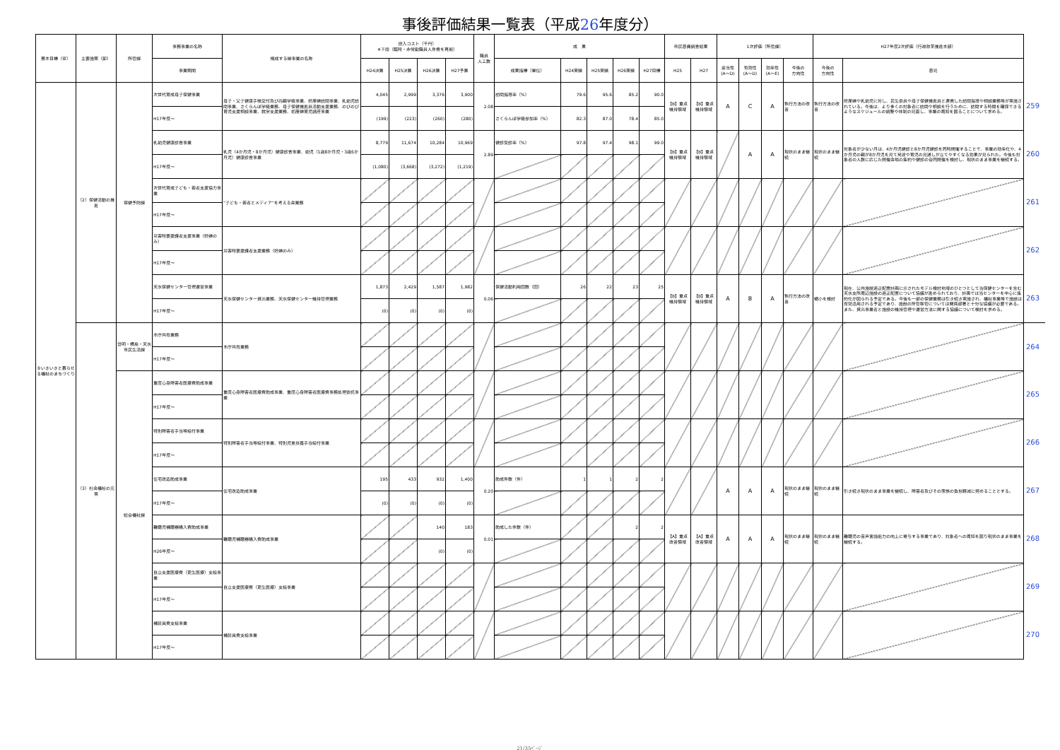事後評価結果一覧表（平成26年度分）
| 基本目標（章） | 主要施策（節） | 所管課 | 事務事業の名称 | 構成する細事業の名称 | 投入コスト（千円） ※下段（臨時・非常勤職員人件費を再掲） | | | | 職員 人工数 | 成 果 | | | | | 市民意識調査結果 | | 1次評価（所管課） | | | | H27年度2次評価（行政改革推進本部） | | |
| --- | --- | --- | --- | --- | --- | --- | --- | --- | --- | --- | --- | --- | --- | --- | --- | --- | --- | --- | --- | --- | --- | --- | --- |
| | | | 事業期間 | | H24決算 | H25決算 | H26決算 | H27予算 | | 成果指標（単位） | H24実績 | H25実績 | H26実績 | H27目標 | H25 | H27 | 妥当性 (A～D) | 有効性 (A～D) | 効率性 (A～E) | 今後の 方向性 | 今後の 方向性 | 意見 | |
| ⑤いきいきと暮らせる福祉のまちづくり | （2）保健活動の推進 | 保健予防課 | 次世代育成母子保健事業 | 母子・父子健康手帳交付及び両親学級事業、妊産婦訪問事業、乳幼児訪問事業、さくらんぼ学級業務、母子保健推進員活動支援業務、のびのび育児支援相談事業、就学支援業務、初産婦育児講座事業 | 4,045 | 2,999 | 3,376 | 3,900 | 2.08 | 訪問指導率（%） | 79.6 | 95.6 | 85.2 | 90.0 | 【B】重点維持領域 | 【B】重点維持領域 | A | C | A | 執行方法の改善 | 執行方法の改善 | 妊産婦や乳幼児に対し、民生委員や母子保健推進員と連携した訪問指導や相談業務等が実施されている。今後は、より多くの対象者に訪問や相談を行うために、訪問する時間を確保できるようなスケジュールの調整や体制の見直し、事業の周知を図ることについて求める。 | 259 |
| | | | H17年度～ | | (199) | (223) | (260) | (280) | | さくらんぼ学級参加率（%） | 82.3 | 87.0 | 78.4 | 85.0 | | | | | | | | | |
| | | | 乳幼児健康診査事業 | 乳児（4か月児・8か月児）健康診査事業、幼児（1歳8か月児・3歳6か月児）健康診査事業 | 8,779 | 11,674 | 10,284 | 10,969 | 2.89 | 健診受診率（%） | 97.8 | 97.4 | 98.1 | 99.0 | 【B】重点維持領域 | 【B】重点維持領域 | | A | A | 現状のまま継続 | 現状のまま継続 | 対象者が少ない月は、4か月児健診と8か月児健診を同時開催することで、事業の効率化や、4か月児の親が8か月児を見て発達や育児の見通しが立てやすくなる効果が見られた。今後も対象者の人数に応じた開催会場の集約や健診の合同開催を検討し、現状のまま事業を継続する。 | 260 |
| | | | H17年度～ | | (1,080) | (3,668) | (3,272) | (1,219) | | | | | | | | | | | | | | | |
| | | | 次世代育成子ども・若者支援協力事業 | “子ども・若者とメディア”を考える会業務 | | | | | | | | | | | | | | | | | | | 261 |
| | | | H17年度～ | | | | | | | | | | | | | | | | | | | | |
| | | | 災害時要援護者支援事業（妊婦のみ） | 災害時要援護者支援業務（妊婦のみ） | | | | | | | | | | | | | | | | | | | 262 |
| | | | H17年度～ | | | | | | | | | | | | | | | | | | | | |
| | | | 天水保健センター管理運営事業 | 天水保健センター貸出業務、天水保健センター維持管理業務 | 1,873 | 2,429 | 1,587 | 1,982 | 0.06 | 保健活動利用回数（回） | 26 | 22 | 23 | 25 | 【B】重点維持領域 | 【B】重点維持領域 | A | B | A | 執行方法の改善 | 縮小を検討 | 現在、公共施設適正配置計画に示されたモデル検討地域のひとつとして当保健センターを含む天水支所周辺施設の適正配置について協議が進められており、計画では当センターを中心に集約化が図られる予定である。今後も一部の保健業務は引き続き実施され、福祉事業等で施設は有効活用される予定であり、施設の所管移管については関係部署と十分な協議が必要である。また、貸出事業者と施設の維持管理や運営方法に関する協議について検討を求める。 | 263 |
| | | | H17年度～ | | (0) | (0) | (0) | (0) | | | | | | | | | | | | | | | |
| | （3）社会福祉の充実 | 岱明・横島・天水市民生活課 | 本庁共有業務 | 本庁共有業務 | | | | | | | | | | | | | | | | | | | 264 |
| | | | H17年度～ | | | | | | | | | | | | | | | | | | | | |
| | | 総合福祉課 | 重度心身障害者医療費助成事業 | 重度心身障害者医療費助成事業、重度心身障害者医療費事務処理委託事業 | | | | | | | | | | | | | | | | | | | 265 |
| | | | H17年度～ | | | | | | | | | | | | | | | | | | | | |
| | | | 特別障害者手当等給付事業 | 特別障害者手当等給付事業、特別児童扶養手当給付事業 | | | | | | | | | | | | | | | | | | | 266 |
| | | | H17年度～ | | | | | | | | | | | | | | | | | | | | |
| | | | 住宅改造助成事業 | 住宅改造助成事業 | 195 | 433 | 932 | 1,400 | 0.20 | 助成件数（件） | 1 | 1 | 2 | 2 | | | A | A | A | 現状のまま継続 | 現状のまま継続 | 引き続き現状のまま事業を継続し、障害者及びその家族の負担軽減に努めることとする。 | 267 |
| | | | H17年度～ | | (0) | (0) | (0) | (0) | | | | | | | | | | | | | | | |
| | | | 難聴児補聴器購入費助成事業 | 難聴児補聴器購入費助成事業 | | | 140 | 183 | 0.01 | 助成した件数（件） | | | 2 | 2 | 【A】重点改善領域 | 【A】重点改善領域 | A | A | A | 現状のまま継続 | 現状のまま継続 | 難聴児の音声言語能力の向上に寄与する事業であり、対象者への周知を図り現状のまま事業を継続する。 | 268 |
| | | | H26年度～ | | | | (0) | (0) | | | | | | | | | | | | | | | |
| | | | 自立支援医療費（更生医療）支給事業 | 自立支援医療費（更生医療）支給事業 | | | | | | | | | | | | | | | | | | | 269 |
| | | | H17年度～ | | | | | | | | | | | | | | | | | | | | |
| | | | 補装具費支給事業 | 補装具費支給事業 | | | | | | | | | | | | | | | | | | | 270 |
| | | | H17年度～ | | | | | | | | | | | | | | | | | | | | |
21/35ﾍﾟｰｼﾞ